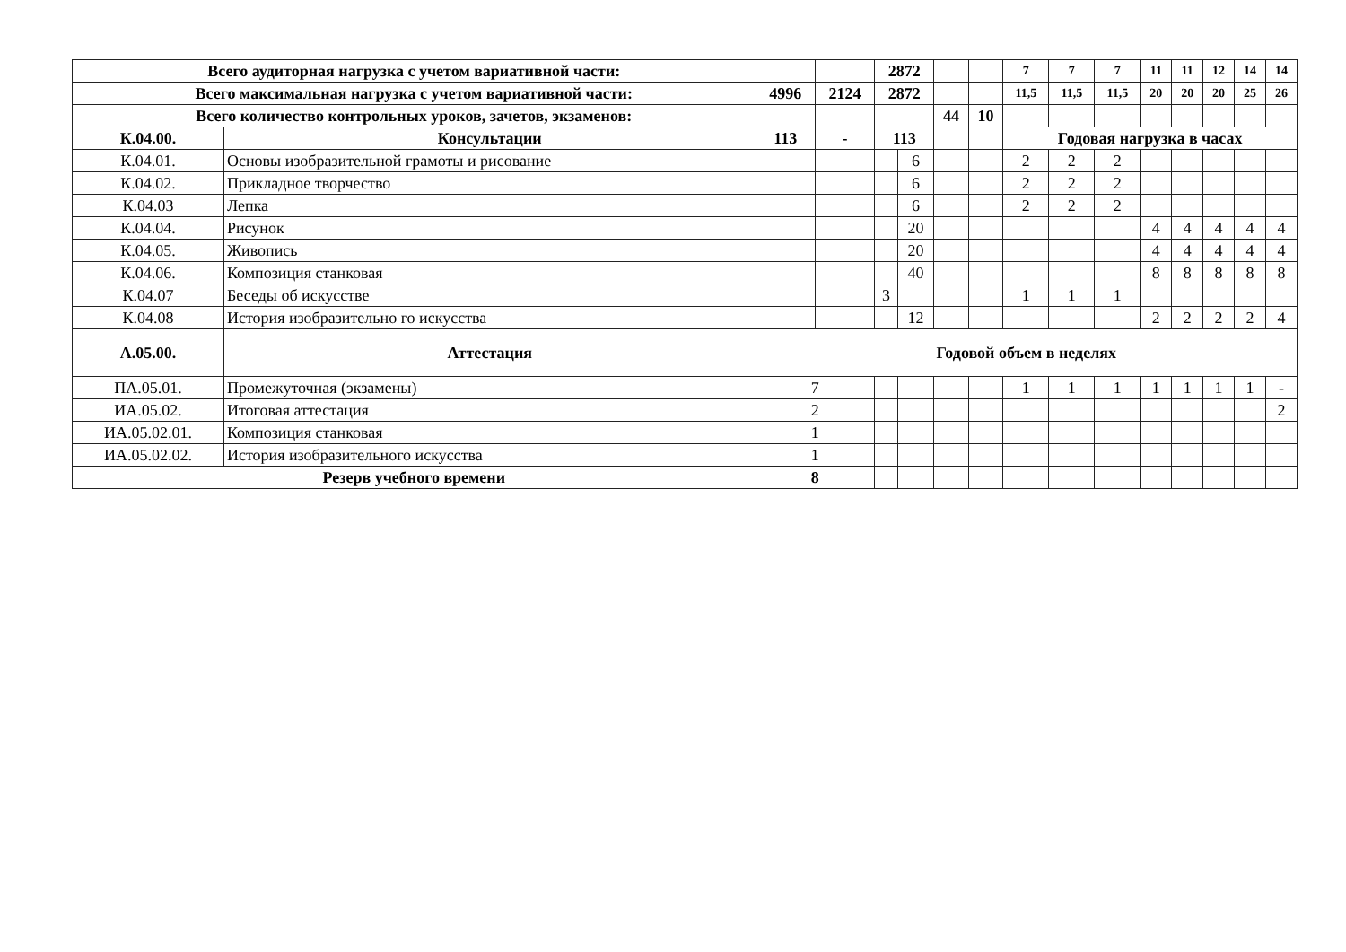| Всего аудиторная нагрузка с учетом вариативной части: | | | | 2872 | | | | 7 | 7 | 7 | 11 | 11 | 12 | 14 | 14 |
| Всего максимальная нагрузка с учетом вариативной части: | | 4996 | 2124 | 2872 | | | | 11,5 | 11,5 | 11,5 | 20 | 20 | 20 | 25 | 26 |
| Всего количество контрольных уроков, зачетов, экзаменов: | | | | | | 44 | 10 | | | | | | | | |
| К.04.00. | Консультации | 113 | - | 113 | | | | Годовая нагрузка в часах | | | | | | | |
| К.04.01. | Основы изобразительной грамоты и рисование | | | | 6 | | | 2 | 2 | 2 | | | | | |
| К.04.02. | Прикладное творчество | | | | 6 | | | 2 | 2 | 2 | | | | | |
| К.04.03 | Лепка | | | | 6 | | | 2 | 2 | 2 | | | | | |
| К.04.04. | Рисунок | | | | 20 | | | | | | 4 | 4 | 4 | 4 | 4 |
| К.04.05. | Живопись | | | | 20 | | | | | | 4 | 4 | 4 | 4 | 4 |
| К.04.06. | Композиция станковая | | | | 40 | | | | | | 8 | 8 | 8 | 8 | 8 |
| К.04.07 | Беседы об искусстве | | | 3 | | | | 1 | 1 | 1 | | | | | |
| К.04.08 | История изобразительно го искусства | | | | 12 | | | | | | 2 | 2 | 2 | 2 | 4 |
| А.05.00. | Аттестация | Годовой объем в неделях | | | | | | | | | | | | | |
| ПА.05.01. | Промежуточная (экзамены) | 7 | | | | | | 1 | 1 | 1 | 1 | 1 | 1 | 1 | - |
| ИА.05.02. | Итоговая аттестация | 2 | | | | | | | | | | | | | 2 |
| ИА.05.02.01. | Композиция станковая | 1 | | | | | | | | | | | | | |
| ИА.05.02.02. | История изобразительного искусства | 1 | | | | | | | | | | | | | |
| Резерв учебного времени | | 8 | | | | | | | | | | | | | |